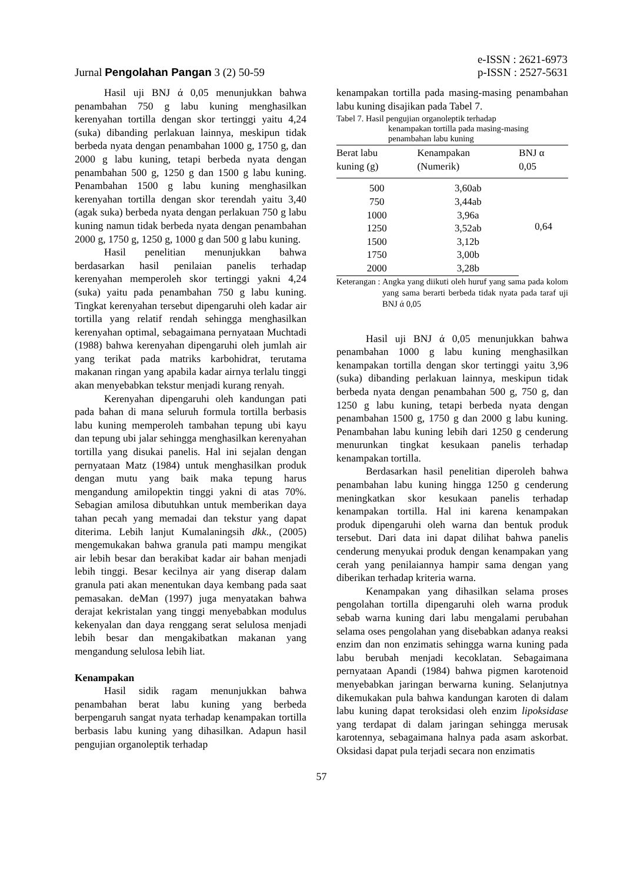Jurnal Pengolahan Pangan 3 (2) 50-59
e-ISSN : 2621-6973
p-ISSN : 2527-5631
Hasil uji BNJ ά 0,05 menunjukkan bahwa penambahan 750 g labu kuning menghasilkan kerenyahan tortilla dengan skor tertinggi yaitu 4,24 (suka) dibanding perlakuan lainnya, meskipun tidak berbeda nyata dengan penambahan 1000 g, 1750 g, dan 2000 g labu kuning, tetapi berbeda nyata dengan penambahan 500 g, 1250 g dan 1500 g labu kuning. Penambahan 1500 g labu kuning menghasilkan kerenyahan tortilla dengan skor terendah yaitu 3,40 (agak suka) berbeda nyata dengan perlakuan 750 g labu kuning namun tidak berbeda nyata dengan penambahan 2000 g, 1750 g, 1250 g, 1000 g dan 500 g labu kuning.
Hasil penelitian menunjukkan bahwa berdasarkan hasil penilaian panelis terhadap kerenyahan memperoleh skor tertinggi yakni 4,24 (suka) yaitu pada penambahan 750 g labu kuning. Tingkat kerenyahan tersebut dipengaruhi oleh kadar air tortilla yang relatif rendah sehingga menghasilkan kerenyahan optimal, sebagaimana pernyataan Muchtadi (1988) bahwa kerenyahan dipengaruhi oleh jumlah air yang terikat pada matriks karbohidrat, terutama makanan ringan yang apabila kadar airnya terlalu tinggi akan menyebabkan tekstur menjadi kurang renyah.
Kerenyahan dipengaruhi oleh kandungan pati pada bahan di mana seluruh formula tortilla berbasis labu kuning memperoleh tambahan tepung ubi kayu dan tepung ubi jalar sehingga menghasilkan kerenyahan tortilla yang disukai panelis. Hal ini sejalan dengan pernyataan Matz (1984) untuk menghasilkan produk dengan mutu yang baik maka tepung harus mengandung amilopektin tinggi yakni di atas 70%. Sebagian amilosa dibutuhkan untuk memberikan daya tahan pecah yang memadai dan tekstur yang dapat diterima. Lebih lanjut Kumalaningsih dkk., (2005) mengemukakan bahwa granula pati mampu mengikat air lebih besar dan berakibat kadar air bahan menjadi lebih tinggi. Besar kecilnya air yang diserap dalam granula pati akan menentukan daya kembang pada saat pemasakan. deMan (1997) juga menyatakan bahwa derajat kekristalan yang tinggi menyebabkan modulus kekenyalan dan daya renggang serat selulosa menjadi lebih besar dan mengakibatkan makanan yang mengandung selulosa lebih liat.
Kenampakan
Hasil sidik ragam menunjukkan bahwa penambahan berat labu kuning yang berbeda berpengaruh sangat nyata terhadap kenampakan tortilla berbasis labu kuning yang dihasilkan. Adapun hasil pengujian organoleptik terhadap
kenampakan tortilla pada masing-masing penambahan labu kuning disajikan pada Tabel 7.
Tabel 7. Hasil pengujian organoleptik terhadap
kenampakan tortilla pada masing-masing
penambahan labu kuning
| Berat labu kuning (g) | Kenampakan (Numerik) | BNJ α 0,05 |
| --- | --- | --- |
| 500 | 3,60ab | 0,64 |
| 750 | 3,44ab | |
| 1000 | 3,96a | |
| 1250 | 3,52ab | |
| 1500 | 3,12b | |
| 1750 | 3,00b | |
| 2000 | 3,28b | |
Keterangan : Angka yang diikuti oleh huruf yang sama pada kolom yang sama berarti berbeda tidak nyata pada taraf uji BNJ ά 0,05
Hasil uji BNJ ά 0,05 menunjukkan bahwa penambahan 1000 g labu kuning menghasilkan kenampakan tortilla dengan skor tertinggi yaitu 3,96 (suka) dibanding perlakuan lainnya, meskipun tidak berbeda nyata dengan penambahan 500 g, 750 g, dan 1250 g labu kuning, tetapi berbeda nyata dengan penambahan 1500 g, 1750 g dan 2000 g labu kuning. Penambahan labu kuning lebih dari 1250 g cenderung menurunkan tingkat kesukaan panelis terhadap kenampakan tortilla.
Berdasarkan hasil penelitian diperoleh bahwa penambahan labu kuning hingga 1250 g cenderung meningkatkan skor kesukaan panelis terhadap kenampakan tortilla. Hal ini karena kenampakan produk dipengaruhi oleh warna dan bentuk produk tersebut. Dari data ini dapat dilihat bahwa panelis cenderung menyukai produk dengan kenampakan yang cerah yang penilaiannya hampir sama dengan yang diberikan terhadap kriteria warna.
Kenampakan yang dihasilkan selama proses pengolahan tortilla dipengaruhi oleh warna produk sebab warna kuning dari labu mengalami perubahan selama oses pengolahan yang disebabkan adanya reaksi enzim dan non enzimatis sehingga warna kuning pada labu berubah menjadi kecoklatan. Sebagaimana pernyataan Apandi (1984) bahwa pigmen karotenoid menyebabkan jaringan berwarna kuning. Selanjutnya dikemukakan pula bahwa kandungan karoten di dalam labu kuning dapat teroksidasi oleh enzim lipoksidase yang terdapat di dalam jaringan sehingga merusak karotennya, sebagaimana halnya pada asam askorbat. Oksidasi dapat pula terjadi secara non enzimatis
57